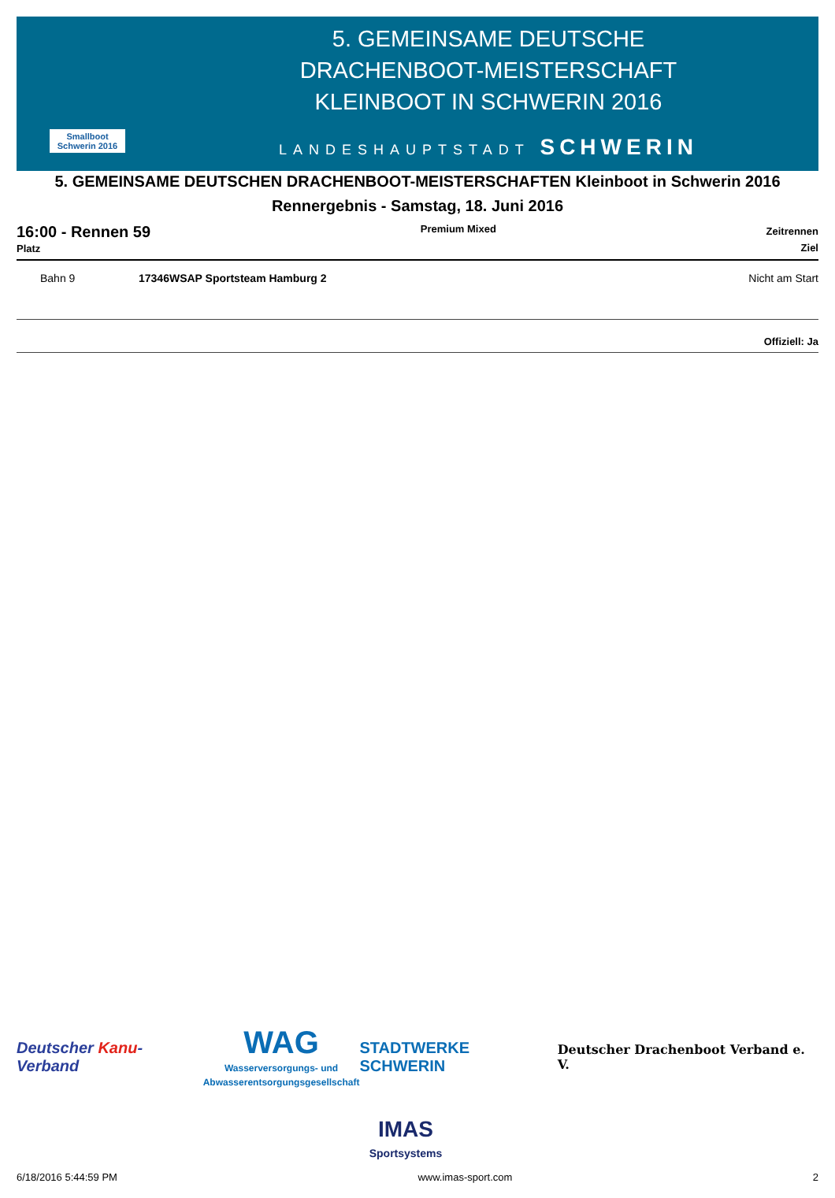Smallboot
Schwerin 2016
5. GEMEINSAME DEUTSCHE
DRACHENBOOT-MEISTERSCHAFT
KLEINBOOT IN SCHWERIN 2016
LANDESHAUPTSTADT SCHWERIN
5. GEMEINSAME DEUTSCHEN DRACHENBOOT-MEISTERSCHAFTEN Kleinboot in Schwerin 2016
Rennergebnis - Samstag, 18. Juni 2016
16:00 - Rennen 59
Platz
Premium Mixed
Zeitrennen
Ziel
| | Bahn 9 | 17346WSAP Sportsteam Hamburg 2 | Nicht am Start |
Offiziell: Ja
Deutscher Kanu-Verband
WAG
Wasserversorgungs- und
Abwasserentsorgungsgesellschaft
STADTWERKE SCHWERIN
Deutscher Drachenboot Verband e. V.
IMAS
Sportsystems
6/18/2016 5:44:59 PM www.imas-sport.com 2